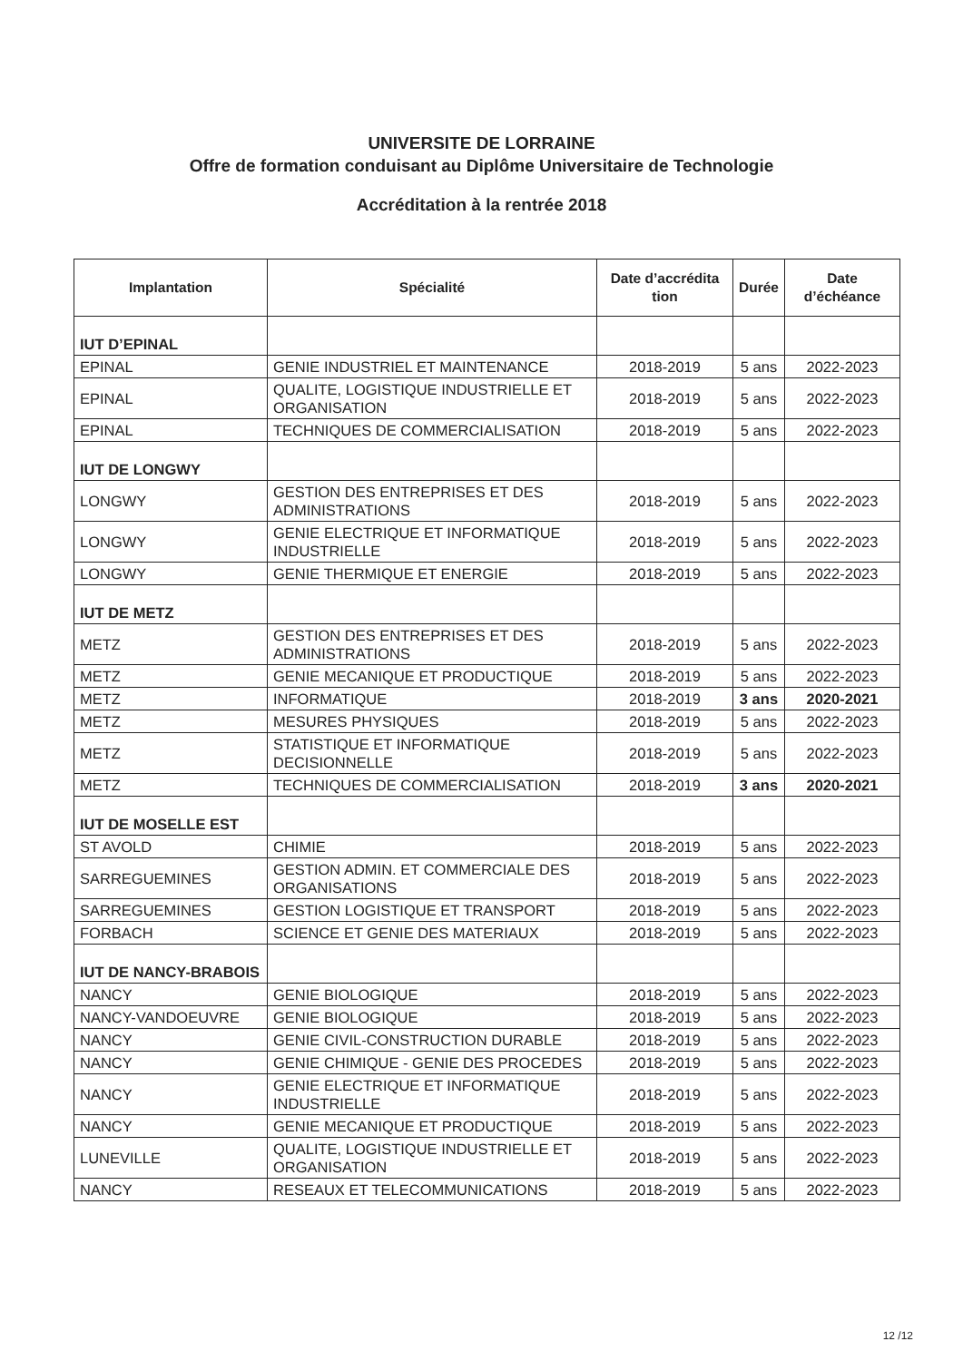UNIVERSITE DE LORRAINE
Offre de formation conduisant au Diplôme Universitaire de Technologie
Accréditation à la rentrée 2018
| Implantation | Spécialité | Date d’accrédita tion | Durée | Date d’échéance |
| --- | --- | --- | --- | --- |
| IUT D’EPINAL | | | | |
| EPINAL | GENIE INDUSTRIEL ET MAINTENANCE | 2018-2019 | 5 ans | 2022-2023 |
| EPINAL | QUALITE, LOGISTIQUE INDUSTRIELLE ET ORGANISATION | 2018-2019 | 5 ans | 2022-2023 |
| EPINAL | TECHNIQUES DE COMMERCIALISATION | 2018-2019 | 5 ans | 2022-2023 |
| IUT DE LONGWY | | | | |
| LONGWY | GESTION DES ENTREPRISES ET DES ADMINISTRATIONS | 2018-2019 | 5 ans | 2022-2023 |
| LONGWY | GENIE ELECTRIQUE ET INFORMATIQUE INDUSTRIELLE | 2018-2019 | 5 ans | 2022-2023 |
| LONGWY | GENIE THERMIQUE ET ENERGIE | 2018-2019 | 5 ans | 2022-2023 |
| IUT DE METZ | | | | |
| METZ | GESTION DES ENTREPRISES ET DES ADMINISTRATIONS | 2018-2019 | 5 ans | 2022-2023 |
| METZ | GENIE MECANIQUE ET PRODUCTIQUE | 2018-2019 | 5 ans | 2022-2023 |
| METZ | INFORMATIQUE | 2018-2019 | 3 ans | 2020-2021 |
| METZ | MESURES PHYSIQUES | 2018-2019 | 5 ans | 2022-2023 |
| METZ | STATISTIQUE ET INFORMATIQUE DECISIONNELLE | 2018-2019 | 5 ans | 2022-2023 |
| METZ | TECHNIQUES DE COMMERCIALISATION | 2018-2019 | 3 ans | 2020-2021 |
| IUT DE MOSELLE EST | | | | |
| ST AVOLD | CHIMIE | 2018-2019 | 5 ans | 2022-2023 |
| SARREGUEMINES | GESTION ADMIN. ET COMMERCIALE DES ORGANISATIONS | 2018-2019 | 5 ans | 2022-2023 |
| SARREGUEMINES | GESTION LOGISTIQUE ET TRANSPORT | 2018-2019 | 5 ans | 2022-2023 |
| FORBACH | SCIENCE ET GENIE DES MATERIAUX | 2018-2019 | 5 ans | 2022-2023 |
| IUT DE NANCY-BRABOIS | | | | |
| NANCY | GENIE BIOLOGIQUE | 2018-2019 | 5 ans | 2022-2023 |
| NANCY-VANDOEUVRE | GENIE BIOLOGIQUE | 2018-2019 | 5 ans | 2022-2023 |
| NANCY | GENIE CIVIL-CONSTRUCTION DURABLE | 2018-2019 | 5 ans | 2022-2023 |
| NANCY | GENIE CHIMIQUE - GENIE DES PROCEDES | 2018-2019 | 5 ans | 2022-2023 |
| NANCY | GENIE ELECTRIQUE ET INFORMATIQUE INDUSTRIELLE | 2018-2019 | 5 ans | 2022-2023 |
| NANCY | GENIE MECANIQUE ET PRODUCTIQUE | 2018-2019 | 5 ans | 2022-2023 |
| LUNEVILLE | QUALITE, LOGISTIQUE INDUSTRIELLE ET ORGANISATION | 2018-2019 | 5 ans | 2022-2023 |
| NANCY | RESEAUX ET TELECOMMUNICATIONS | 2018-2019 | 5 ans | 2022-2023 |
12 /12